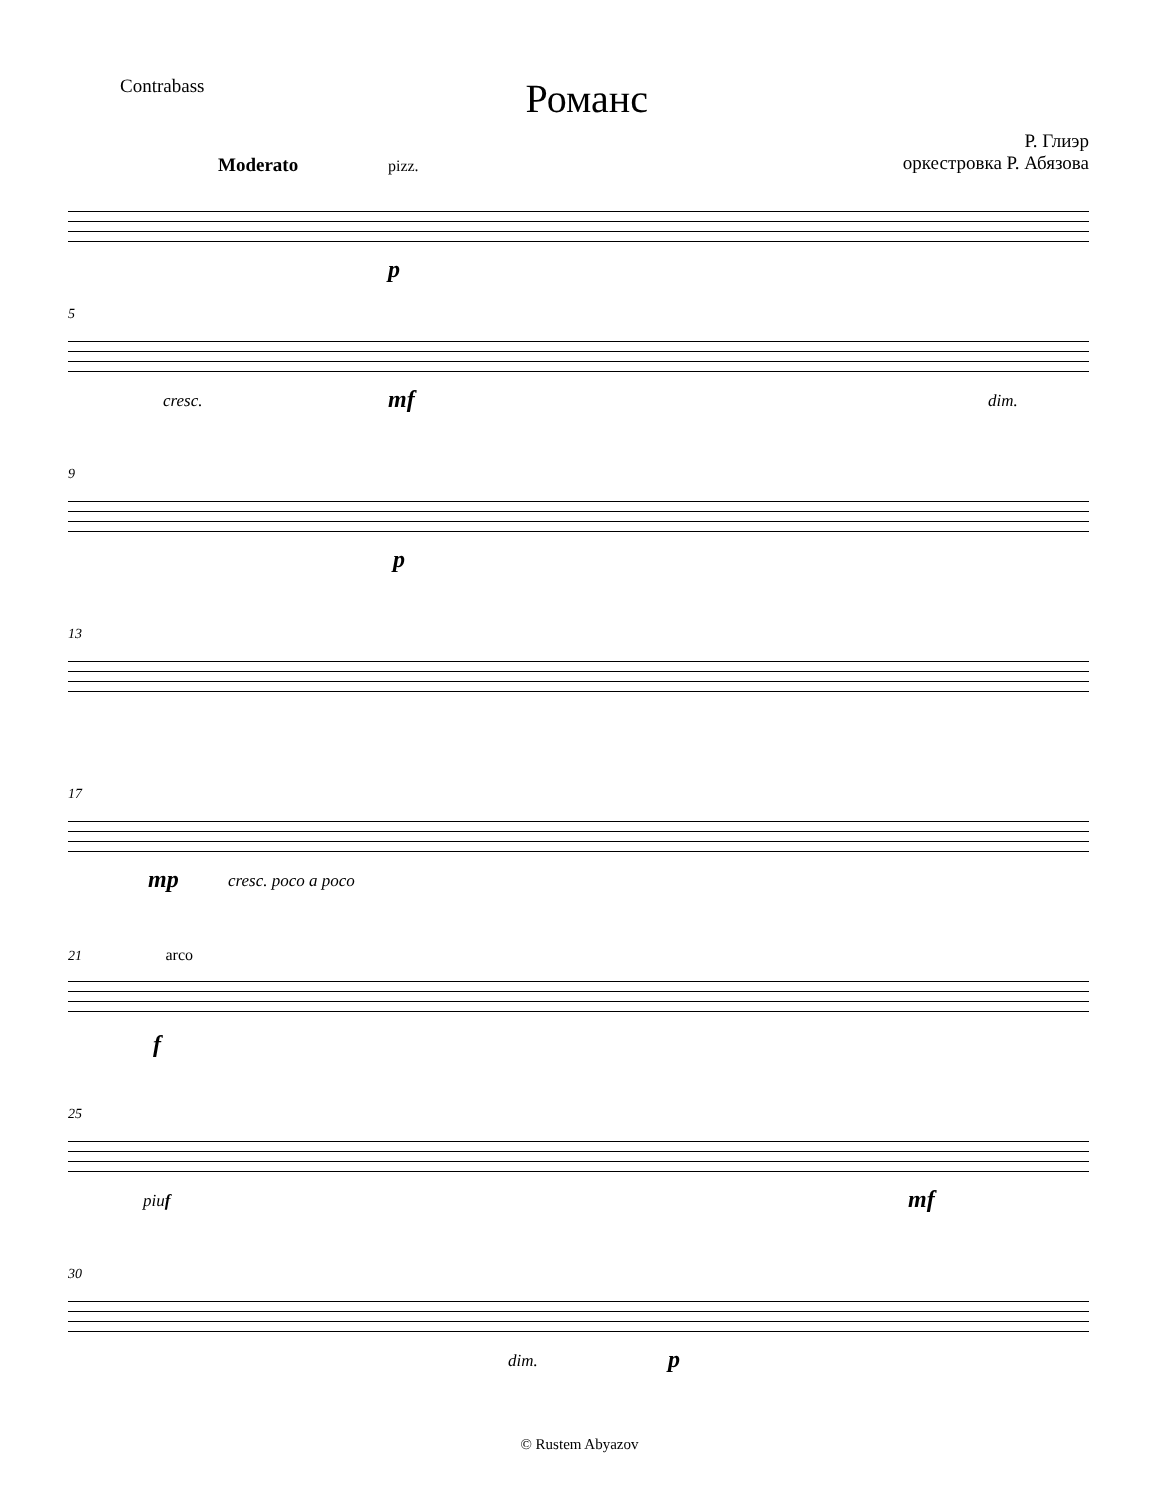Contrabass
Романс
Р. Глиэр
оркестровка Р. Абязова
Moderato pizz.
p
5
cresc. mf dim.
9
p
13
17
mp cresc. poco a poco
21 arco
f
25
piu f mf
30
dim. p
© Rustem Abyazov